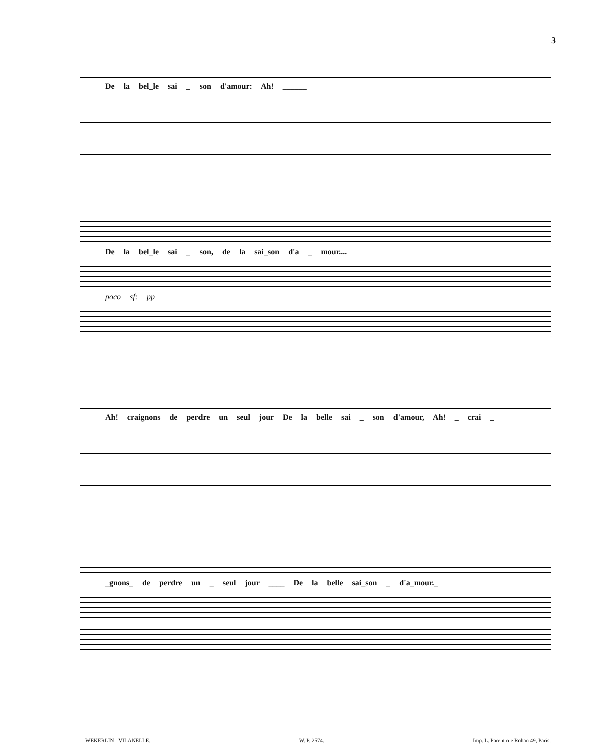3
De la bel_le sai _ son d'amour: Ah! ______
De la bel_le sai _ son, de la sai_son d'a _ mour....
poco sf: pp
Ah! craignons de perdre un seul jour De la belle sai _ son d'amour, Ah! _ crai _
_gnons_ de perdre un _ seul jour ____ De la belle sai_son _ d'a_mour._
WEKERLIN - VILANELLE. W. P. 2574. Imp. L. Parent rue Rohan 49, Paris.